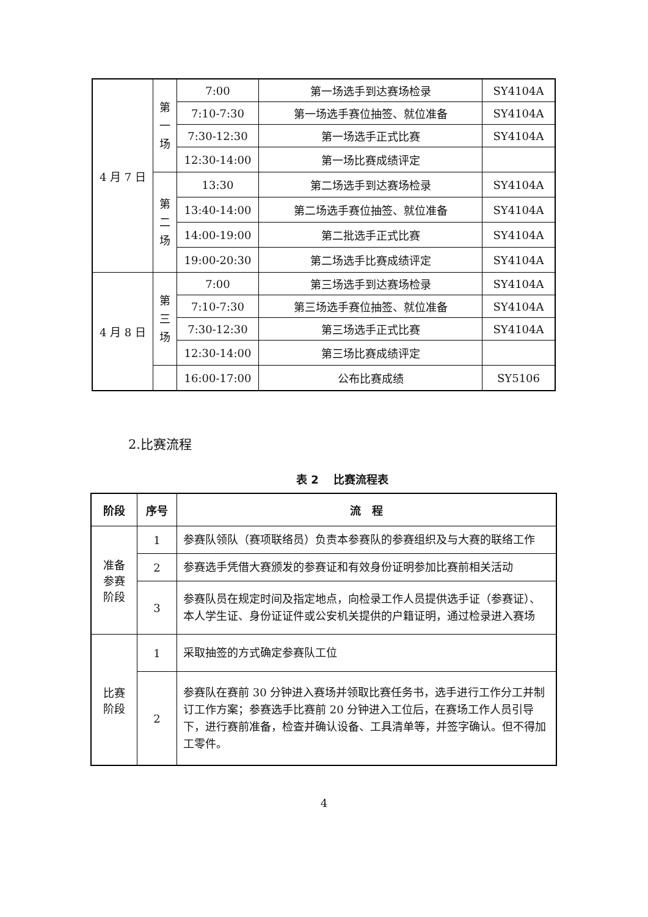| 4 月 7 日 | 第 一 场 | 7:00 | 第一场选手到达赛场检录 | SY4104A |
| | | 7:10-7:30 | 第一场选手赛位抽签、就位准备 | SY4104A |
| | | 7:30-12:30 | 第一场选手正式比赛 | SY4104A |
| | | 12:30-14:00 | 第一场比赛成绩评定 | |
| | 第 二 场 | 13:30 | 第二场选手到达赛场检录 | SY4104A |
| | | 13:40-14:00 | 第二场选手赛位抽签、就位准备 | SY4104A |
| | | 14:00-19:00 | 第二批选手正式比赛 | SY4104A |
| | | 19:00-20:30 | 第二场选手比赛成绩评定 | SY4104A |
| 4 月 8 日 | 第 三 场 | 7:00 | 第三场选手到达赛场检录 | SY4104A |
| | | 7:10-7:30 | 第三场选手赛位抽签、就位准备 | SY4104A |
| | | 7:30-12:30 | 第三场选手正式比赛 | SY4104A |
| | | 12:30-14:00 | 第三场比赛成绩评定 | |
| | | 16:00-17:00 | 公布比赛成绩 | SY5106 |
2.比赛流程
表 2　 比赛流程表
| 阶段 | 序号 | 流 程 |
| --- | --- | --- |
| 准备 参赛 阶段 | 1 | 参赛队领队（赛项联络员）负责本参赛队的参赛组织及与大赛的联络工作 |
| | 2 | 参赛选手凭借大赛颁发的参赛证和有效身份证明参加比赛前相关活动 |
| | 3 | 参赛队员在规定时间及指定地点，向检录工作人员提供选手证（参赛证）、本人学生证、身份证证件或公安机关提供的户籍证明，通过检录进入赛场 |
| 比赛 阶段 | 1 | 采取抽签的方式确定参赛队工位 |
| | 2 | 参赛队在赛前 30 分钟进入赛场并领取比赛任务书，选手进行工作分工并制订工作方案；参赛选手比赛前 20 分钟进入工位后，在赛场工作人员引导下，进行赛前准备，检查并确认设备、工具清单等，并签字确认。但不得加工零件。 |
4